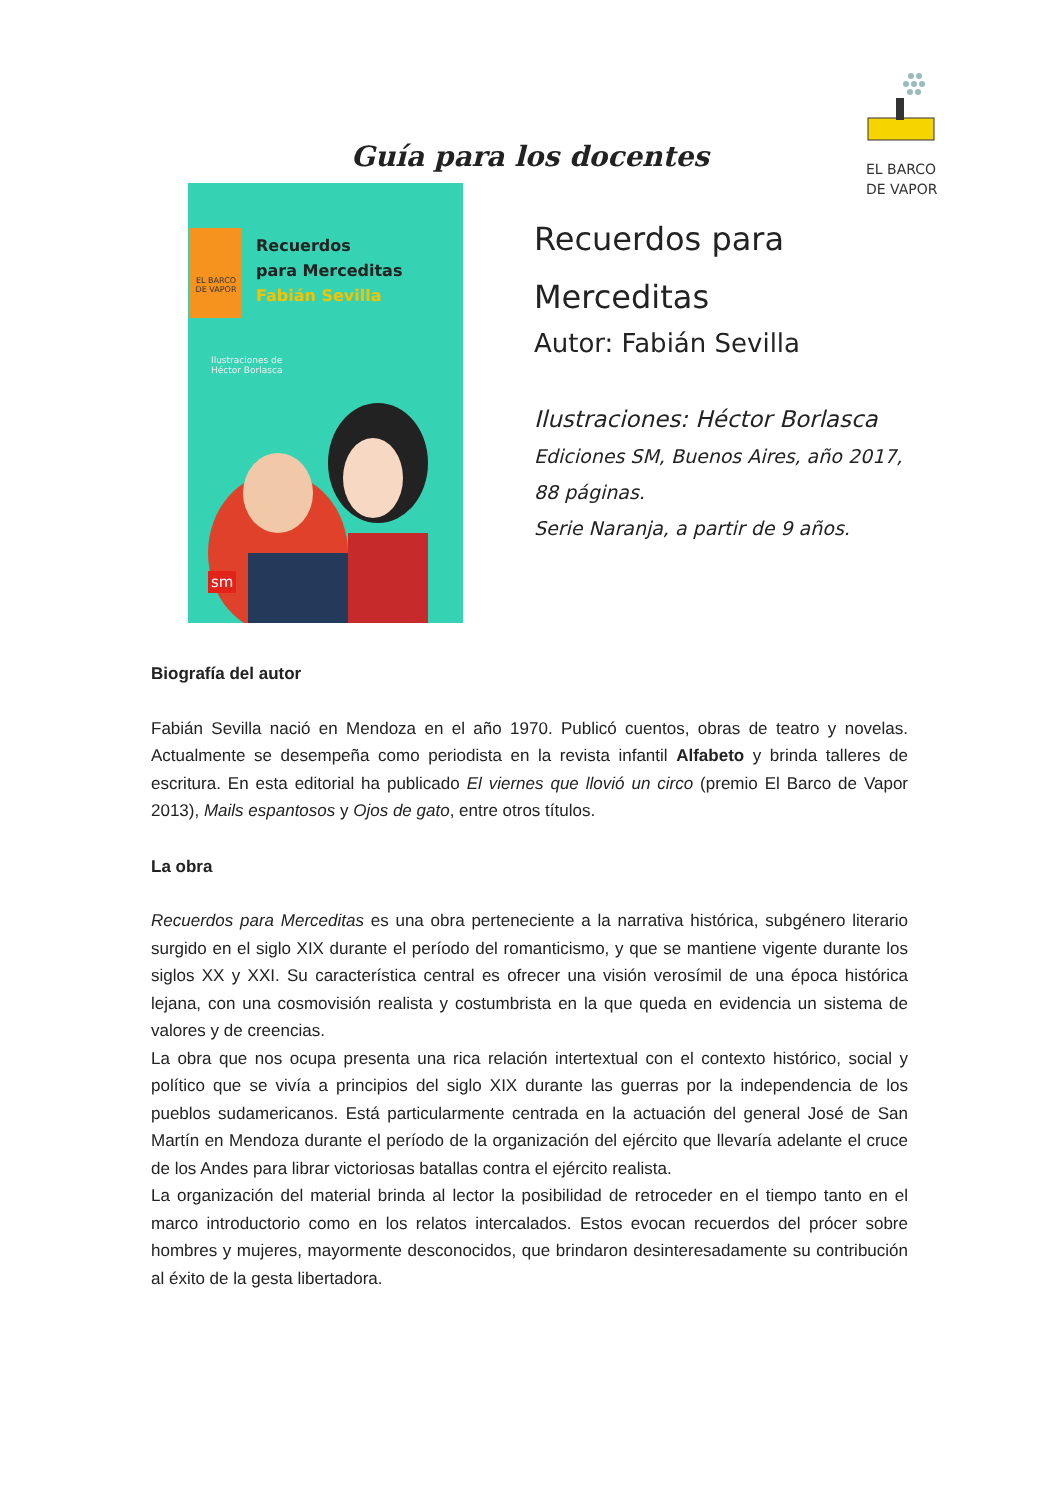EL BARCO
DE VAPOR
Guía para los docentes
EL BARCO DE VAPOR
Recuerdos
para Merceditas
Fabián Sevilla
Ilustraciones de
Héctor Borlasca
sm
Recuerdos para
Merceditas
Autor: Fabián Sevilla
Ilustraciones: Héctor Borlasca
Ediciones SM, Buenos Aires, año 2017,
88 páginas.
Serie Naranja, a partir de 9 años.
Biografía del autor
Fabián Sevilla nació en Mendoza en el año 1970. Publicó cuentos, obras de teatro y novelas. Actualmente se desempeña como periodista en la revista infantil Alfabeto y brinda talleres de escritura. En esta editorial ha publicado El viernes que llovió un circo (premio El Barco de Vapor 2013), Mails espantosos y Ojos de gato, entre otros títulos.
La obra
Recuerdos para Merceditas es una obra perteneciente a la narrativa histórica, subgénero literario surgido en el siglo XIX durante el período del romanticismo, y que se mantiene vigente durante los siglos XX y XXI. Su característica central es ofrecer una visión verosímil de una época histórica lejana, con una cosmovisión realista y costumbrista en la que queda en evidencia un sistema de valores y de creencias.
La obra que nos ocupa presenta una rica relación intertextual con el contexto histórico, social y político que se vivía a principios del siglo XIX durante las guerras por la independencia de los pueblos sudamericanos. Está particularmente centrada en la actuación del general José de San Martín en Mendoza durante el período de la organización del ejército que llevaría adelante el cruce de los Andes para librar victoriosas batallas contra el ejército realista.
La organización del material brinda al lector la posibilidad de retroceder en el tiempo tanto en el marco introductorio como en los relatos intercalados. Estos evocan recuerdos del prócer sobre hombres y mujeres, mayormente desconocidos, que brindaron desinteresadamente su contribución al éxito de la gesta libertadora.